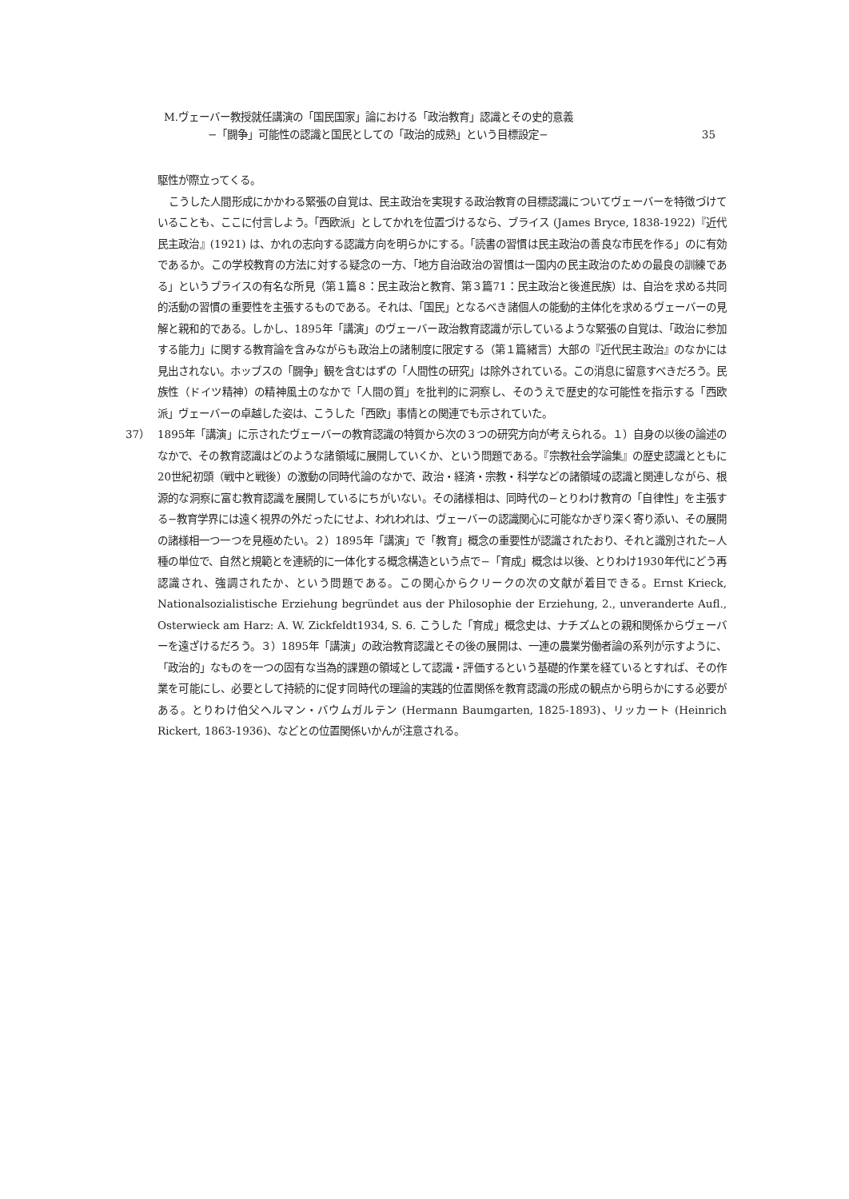M.ヴェーバー教授就任講演の「国民国家」論における「政治教育」認識とその史的意義
−「闘争」可能性の認識と国民としての「政治的成熟」という目標設定− 35
駆性が際立ってくる。
こうした人間形成にかかわる緊張の自覚は、民主政治を実現する政治教育の目標認識についてヴェーバーを特徴づけていることも、ここに付言しよう。「西欧派」としてかれを位置づけるなら、ブライス (James Bryce, 1838-1922)『近代民主政治』(1921) は、かれの志向する認識方向を明らかにする。「読書の習慣は民主政治の善良な市民を作る」のに有効であるか。この学校教育の方法に対する疑念の一方、「地方自治政治の習慣は一国内の民主政治のための最良の訓練である」というブライスの有名な所見（第１篇８：民主政治と教育、第３篇71：民主政治と後進民族）は、自治を求める共同的活動の習慣の重要性を主張するものである。それは、「国民」となるべき諸個人の能動的主体化を求めるヴェーバーの見解と親和的である。しかし、1895年「講演」のヴェーバー政治教育認識が示しているような緊張の自覚は、「政治に参加する能力」に関する教育論を含みながらも政治上の諸制度に限定する（第１篇緒言）大部の『近代民主政治』のなかには見出されない。ホッブスの「闘争」観を含むはずの「人間性の研究」は除外されている。この消息に留意すべきだろう。民族性（ドイツ精神）の精神風土のなかで「人間の質」を批判的に洞察し、そのうえで歴史的な可能性を指示する「西欧派」ヴェーバーの卓越した姿は、こうした「西欧」事情との関連でも示されていた。
37） 1895年「講演」に示されたヴェーバーの教育認識の特質から次の３つの研究方向が考えられる。１）自身の以後の論述のなかで、その教育認識はどのような諸領域に展開していくか、という問題である。『宗教社会学論集』の歴史認識とともに20世紀初頭（戦中と戦後）の激動の同時代論のなかで、政治・経済・宗教・科学などの諸領域の認識と関連しながら、根源的な洞察に富む教育認識を展開しているにちがいない。その諸様相は、同時代の−とりわけ教育の「自律性」を主張する−教育学界には遠く視界の外だったにせよ、われわれは、ヴェーバーの認識関心に可能なかぎり深く寄り添い、その展開の諸様相一つ一つを見極めたい。２）1895年「講演」で「教育」概念の重要性が認識されたおり、それと識別された−人種の単位で、自然と規範とを連続的に一体化する概念構造という点で−「育成」概念は以後、とりわけ1930年代にどう再認識され、強調されたか、という問題である。この関心からクリークの次の文献が着目できる。Ernst Krieck, Nationalsozialistische Erziehung begründet aus der Philosophie der Erziehung, 2., unveranderte Aufl., Osterwieck am Harz: A. W. Zickfeldt1934, S. 6. こうした「育成」概念史は、ナチズムとの親和関係からヴェーバーを遠ざけるだろう。３）1895年「講演」の政治教育認識とその後の展開は、一連の農業労働者論の系列が示すように、「政治的」なものを一つの固有な当為的課題の領域として認識・評価するという基礎的作業を経ているとすれば、その作業を可能にし、必要として持続的に促す同時代の理論的実践的位置関係を教育認識の形成の観点から明らかにする必要がある。とりわけ伯父ヘルマン・バウムガルテン (Hermann Baumgarten, 1825-1893)、リッカート (Heinrich Rickert, 1863-1936)、などとの位置関係いかんが注意される。